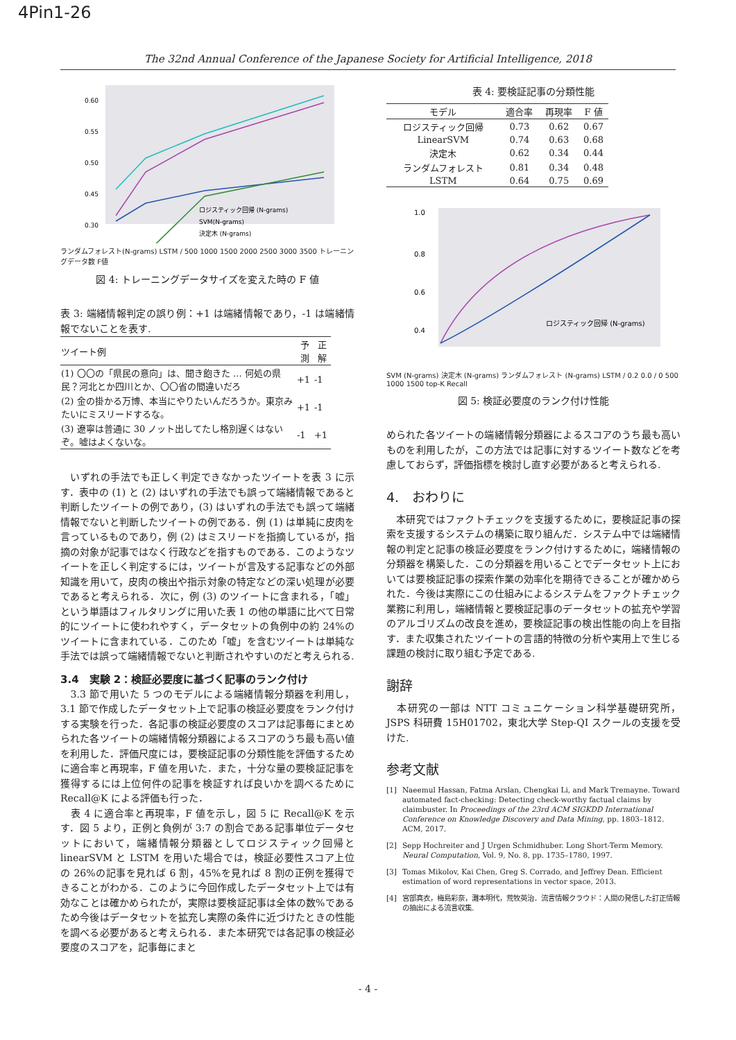4Pin1-26
The 32nd Annual Conference of the Japanese Society for Artificial Intelligence, 2018
0.60
0.55
0.50
0.45
0.30
ロジスティック回帰 (N-grams)
SVM(N-grams)
決定木 (N-grams)
ランダムフォレスト(N-grams) LSTM / 500 1000 1500 2000 2500 3000 3500 トレーニングデータ数 F値
図 4: トレーニングデータサイズを変えた時の F 値
表 3: 端緒情報判定の誤り例：+1 は端緒情報であり，-1 は端緒情報でないことを表す.
| ツイート例 | 予測 | 正解 |
| --- | --- | --- |
| (1) 〇〇の「県民の意向」は、聞き飽きた … 何処の県民？河北とか四川とか、〇〇省の間違いだろ | +1 | -1 |
| (2) 金の掛かる万博、本当にやりたいんだろうか。東京みたいにミスリードするな。 | +1 | -1 |
| (3) 遼寧は普通に 30 ノット出してたし格別遅くはないぞ。嘘はよくないな。 | -1 | +1 |
　いずれの手法でも正しく判定できなかったツイートを表 3 に示す．表中の (1) と (2) はいずれの手法でも誤って端緒情報であると判断したツイートの例であり，(3) はいずれの手法でも誤って端緒情報でないと判断したツイートの例である．例 (1) は単純に皮肉を言っているものであり，例 (2) はミスリードを指摘しているが，指摘の対象が記事ではなく行政などを指すものである．このようなツイートを正しく判定するには，ツイートが言及する記事などの外部知識を用いて，皮肉の検出や指示対象の特定などの深い処理が必要であると考えられる．次に，例 (3) のツイートに含まれる，「嘘」という単語はフィルタリングに用いた表 1 の他の単語に比べて日常的にツイートに使われやすく，データセットの負例中の約 24%のツイートに含まれている．このため「嘘」を含むツイートは単純な手法では誤って端緒情報でないと判断されやすいのだと考えられる.
3.4　実験 2：検証必要度に基づく記事のランク付け
　3.3 節で用いた 5 つのモデルによる端緒情報分類器を利用し，3.1 節で作成したデータセット上で記事の検証必要度をランク付けする実験を行った．各記事の検証必要度のスコアは記事毎にまとめられた各ツイートの端緒情報分類器によるスコアのうち最も高い値を利用した．評価尺度には，要検証記事の分類性能を評価するために適合率と再現率，F 値を用いた．また，十分な量の要検証記事を獲得するには上位何件の記事を検証すれば良いかを調べるために Recall@K による評価も行った．
　表 4 に適合率と再現率，F 値を示し，図 5 に Recall@K を示す．図 5 より，正例と負例が 3:7 の割合である記事単位データセットにおいて，端緒情報分類器としてロジスティック回帰と linearSVM と LSTM を用いた場合では，検証必要性スコア上位の 26%の記事を見れば 6 割，45%を見れば 8 割の正例を獲得できることがわかる．このように今回作成したデータセット上では有効なことは確かめられたが，実際は要検証記事は全体の数%であるため今後はデータセットを拡充し実際の条件に近づけたときの性能を調べる必要があると考えられる．また本研究では各記事の検証必要度のスコアを，記事毎にまと
表 4: 要検証記事の分類性能
| モデル | 適合率 | 再現率 | F 値 |
| --- | --- | --- | --- |
| ロジスティック回帰 | 0.73 | 0.62 | 0.67 |
| LinearSVM | 0.74 | 0.63 | 0.68 |
| 決定木 | 0.62 | 0.34 | 0.44 |
| ランダムフォレスト | 0.81 | 0.34 | 0.48 |
| LSTM | 0.64 | 0.75 | 0.69 |
1.0
0.8
0.6
0.4
ロジスティック回帰 (N-grams)
SVM (N-grams) 決定木 (N-grams) ランダムフォレスト (N-grams) LSTM / 0.2 0.0 / 0 500 1000 1500 top-K Recall
図 5: 検証必要度のランク付け性能
められた各ツイートの端緒情報分類器によるスコアのうち最も高いものを利用したが，この方法では記事に対するツイート数などを考慮しておらず，評価指標を検討し直す必要があると考えられる.
4.　おわりに
　本研究ではファクトチェックを支援するために，要検証記事の探索を支援するシステムの構築に取り組んだ．システム中では端緒情報の判定と記事の検証必要度をランク付けするために，端緒情報の分類器を構築した．この分類器を用いることでデータセット上においては要検証記事の探索作業の効率化を期待できることが確かめられた．今後は実際にこの仕組みによるシステムをファクトチェック業務に利用し，端緒情報と要検証記事のデータセットの拡充や学習のアルゴリズムの改良を進め，要検証記事の検出性能の向上を目指す．また収集されたツイートの言語的特徴の分析や実用上で生じる課題の検討に取り組む予定である.
謝辞
　本研究の一部は NTT コミュニケーション科学基礎研究所，JSPS 科研費 15H01702，東北大学 Step-QI スクールの支援を受けた.
参考文献
[1] Naeemul Hassan, Fatma Arslan, Chengkai Li, and Mark Tremayne. Toward automated fact-checking: Detecting check-worthy factual claims by claimbuster. In Proceedings of the 23rd ACM SIGKDD International Conference on Knowledge Discovery and Data Mining, pp. 1803–1812. ACM, 2017.
[2] Sepp Hochreiter and J Urgen Schmidhuber. Long Short-Term Memory. Neural Computation, Vol. 9, No. 8, pp. 1735–1780, 1997.
[3] Tomas Mikolov, Kai Chen, Greg S. Corrado, and Jeffrey Dean. Efficient estimation of word representations in vector space, 2013.
[4] 宮部真衣，梅島彩奈，灘本明代，荒牧英治．流言情報クラウド：人間の発信した訂正情報の抽出による流言収集.
- 4 -